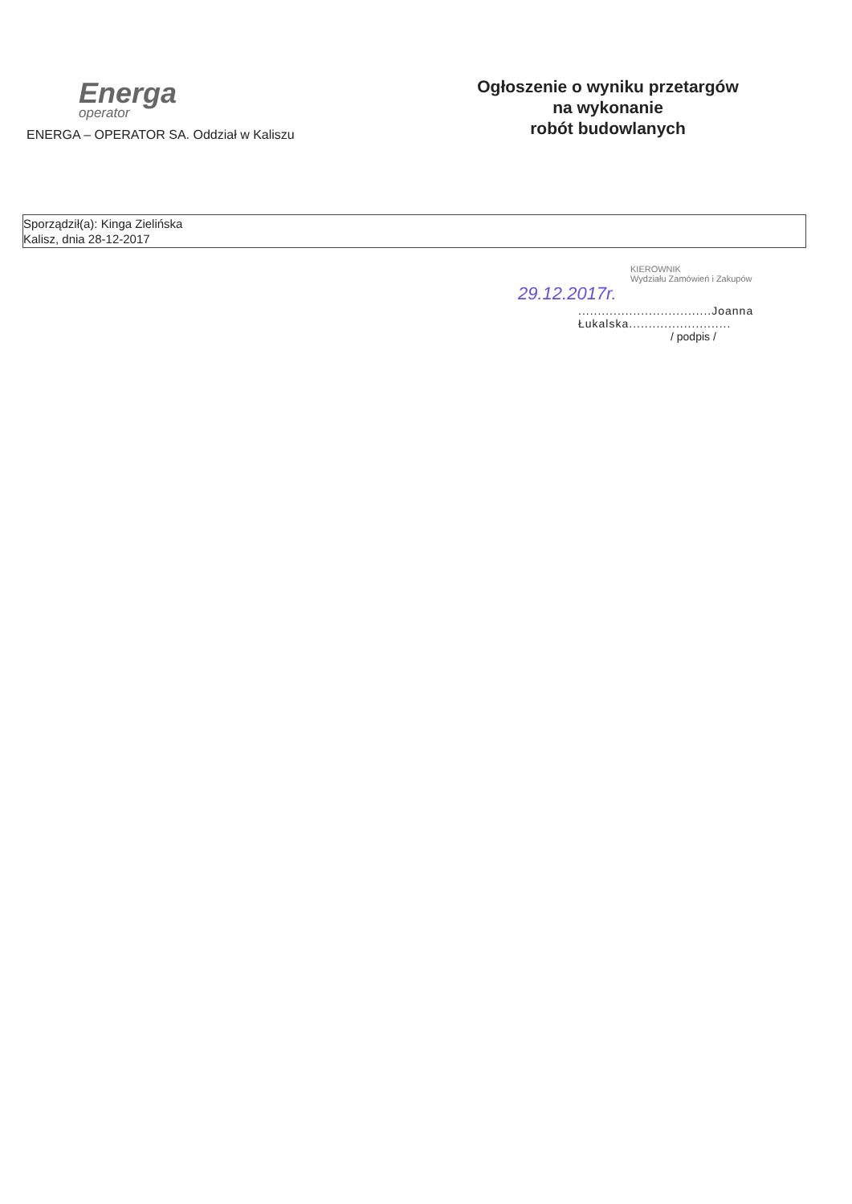Energa
operator
ENERGA – OPERATOR SA. Oddział w Kaliszu
Ogłoszenie o wyniku przetargów
na wykonanie
robót budowlanych
Sporządził(a): Kinga Zielińska
Kalisz, dnia 28-12-2017
KIEROWNIK
Wydziału Zamówień i Zakupów
29.12.2017r.
..................................Joanna Łukalska..........................
/ podpis /